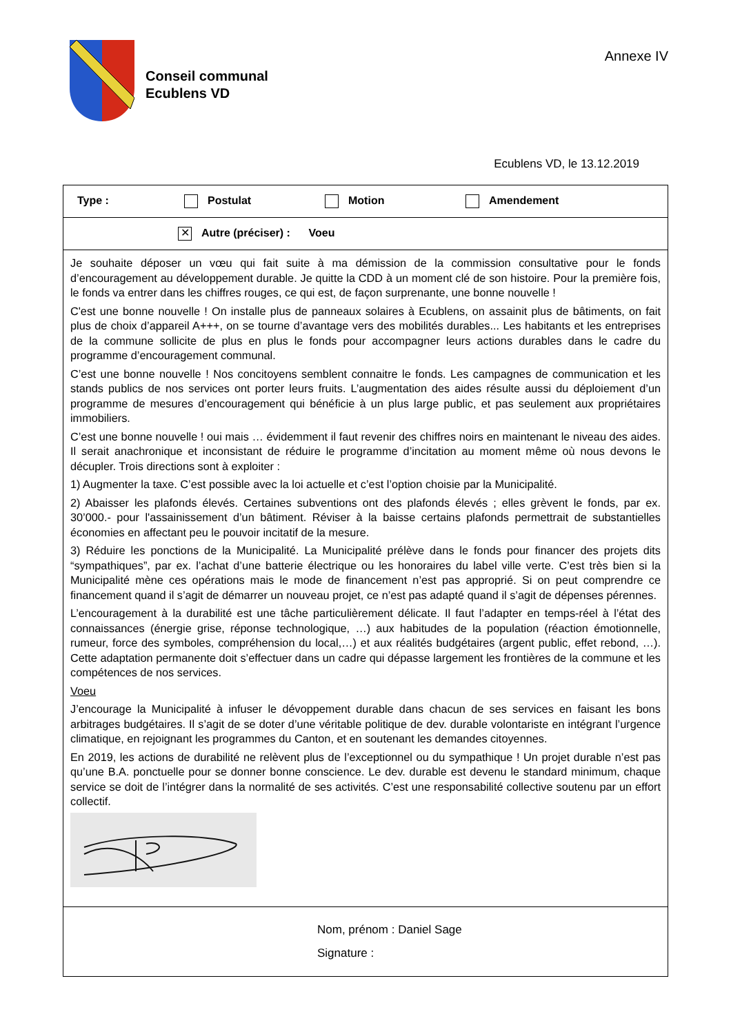Conseil communal
Ecublens VD
Annexe IV
Ecublens VD, le 13.12.2019
| Type : Postulat Motion Amendement |
| ✕ Autre (préciser) : Voeu |
| Je souhaite déposer un vœu qui fait suite à ma démission de la commission consultative pour le fonds d’encouragement au développement durable. Je quitte la CDD à un moment clé de son histoire. Pour la première fois, le fonds va entrer dans les chiffres rouges, ce qui est, de façon surprenante, une bonne nouvelle ! C'est une bonne nouvelle ! On installe plus de panneaux solaires à Ecublens, on assainit plus de bâtiments, on fait plus de choix d’appareil A+++, on se tourne d’avantage vers des mobilités durables... Les habitants et les entreprises de la commune sollicite de plus en plus le fonds pour accompagner leurs actions durables dans le cadre du programme d’encouragement communal. C’est une bonne nouvelle ! Nos concitoyens semblent connaitre le fonds. Les campagnes de communication et les stands publics de nos services ont porter leurs fruits. L’augmentation des aides résulte aussi du déploiement d’un programme de mesures d’encouragement qui bénéficie à un plus large public, et pas seulement aux propriétaires immobiliers. C’est une bonne nouvelle ! oui mais … évidemment il faut revenir des chiffres noirs en maintenant le niveau des aides. Il serait anachronique et inconsistant de réduire le programme d’incitation au moment même où nous devons le décupler. Trois directions sont à exploiter : 1) Augmenter la taxe. C’est possible avec la loi actuelle et c’est l’option choisie par la Municipalité. 2) Abaisser les plafonds élevés. Certaines subventions ont des plafonds élevés ; elles grèvent le fonds, par ex. 30’000.- pour l'assainissement d’un bâtiment. Réviser à la baisse certains plafonds permettrait de substantielles économies en affectant peu le pouvoir incitatif de la mesure. 3) Réduire les ponctions de la Municipalité. La Municipalité prélève dans le fonds pour financer des projets dits “sympathiques”, par ex. l’achat d’une batterie électrique ou les honoraires du label ville verte. C’est très bien si la Municipalité mène ces opérations mais le mode de financement n’est pas approprié. Si on peut comprendre ce financement quand il s’agit de démarrer un nouveau projet, ce n’est pas adapté quand il s’agit de dépenses pérennes. L’encouragement à la durabilité est une tâche particulièrement délicate. Il faut l’adapter en temps-réel à l’état des connaissances (énergie grise, réponse technologique, …) aux habitudes de la population (réaction émotionnelle, rumeur, force des symboles, compréhension du local,…) et aux réalités budgétaires (argent public, effet rebond, …). Cette adaptation permanente doit s’effectuer dans un cadre qui dépasse largement les frontières de la commune et les compétences de nos services. Voeu J’encourage la Municipalité à infuser le dévoppement durable dans chacun de ses services en faisant les bons arbitrages budgétaires. Il s’agit de se doter d’une véritable politique de dev. durable volontariste en intégrant l’urgence climatique, en rejoignant les programmes du Canton, et en soutenant les demandes citoyennes. En 2019, les actions de durabilité ne relèvent plus de l’exceptionnel ou du sympathique ! Un projet durable n’est pas qu’une B.A. ponctuelle pour se donner bonne conscience. Le dev. durable est devenu le standard minimum, chaque service se doit de l’intégrer dans la normalité de ses activités. C’est une responsabilité collective soutenu par un effort collectif. |
| Nom, prénom : Daniel Sage Signature : |